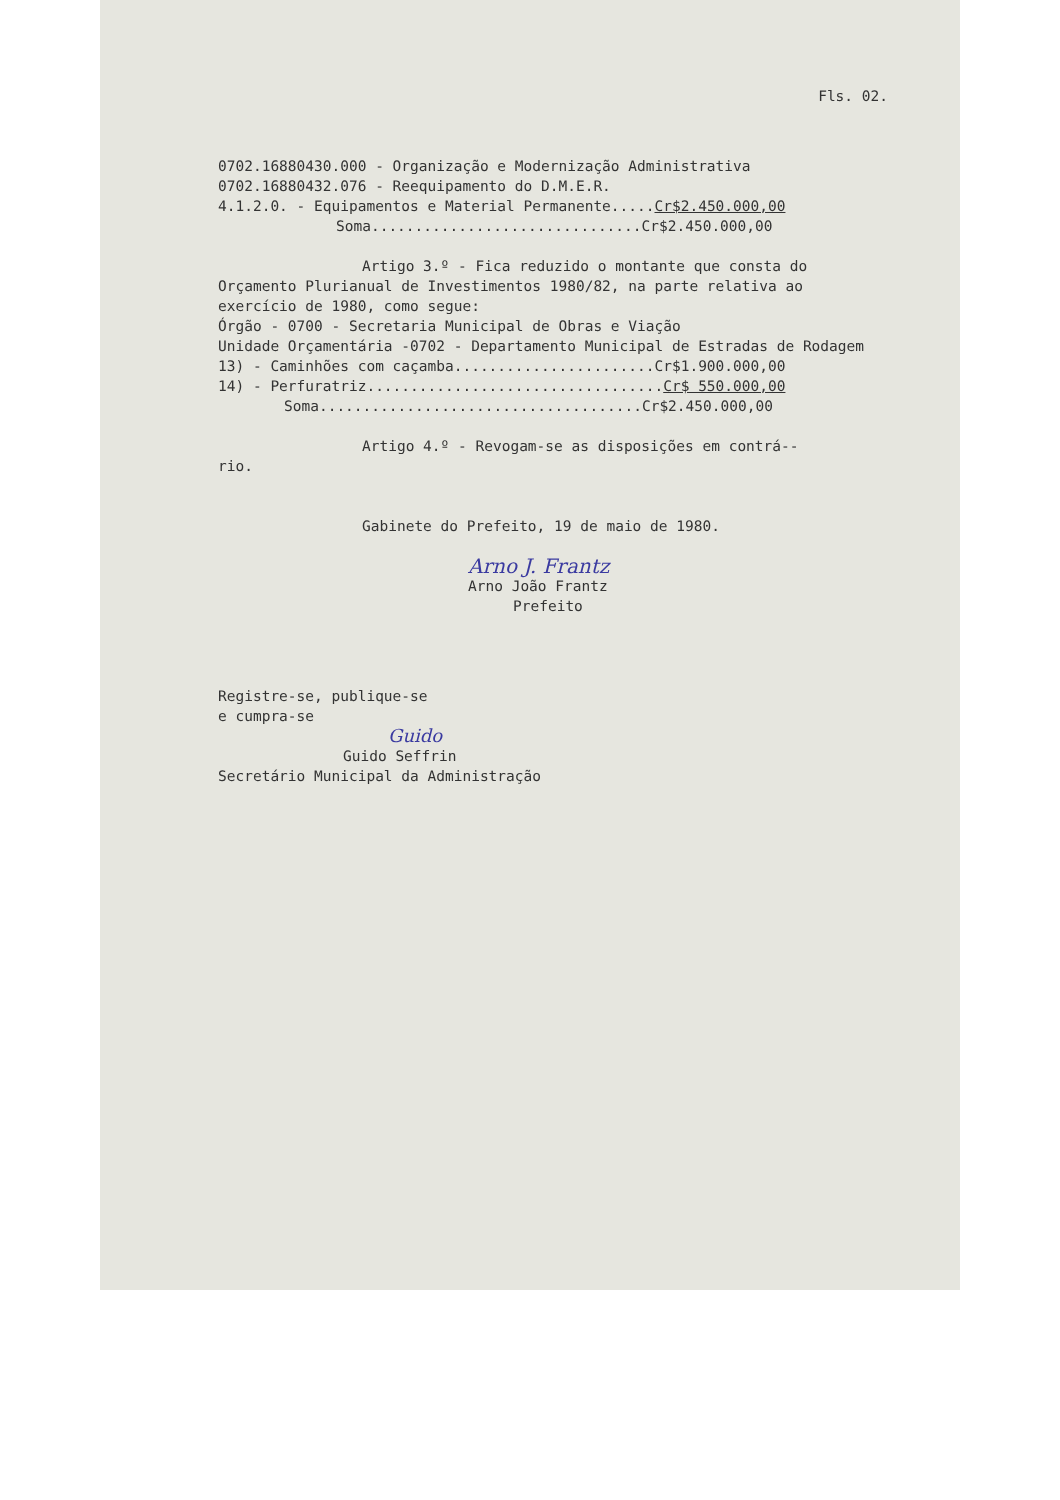Fls. 02.
0702.16880430.000 - Organização e Modernização Administrativa
0702.16880432.076 - Reequipamento do D.M.E.R.
4.1.2.0. - Equipamentos e Material Permanente.....Cr$2.450.000,00
Soma...............................Cr$2.450.000,00
Artigo 3.º - Fica reduzido o montante que consta do
Orçamento Plurianual de Investimentos 1980/82, na parte relativa ao exercício de 1980, como segue:
Órgão - 0700 - Secretaria Municipal de Obras e Viação
Unidade Orçamentária -0702 - Departamento Municipal de Estradas de Rodagem
13) - Caminhões com caçamba.......................Cr$1.900.000,00
14) - Perfuratriz..................................Cr$ 550.000,00
Soma.....................................Cr$2.450.000,00
Artigo 4.º - Revogam-se as disposições em contrá--
rio.
Gabinete do Prefeito, 19 de maio de 1980.
Arno J. Frantz
Arno João Frantz
Prefeito
Registre-se, publique-se
e cumpra-se
Guido
Guido Seffrin
Secretário Municipal da Administração